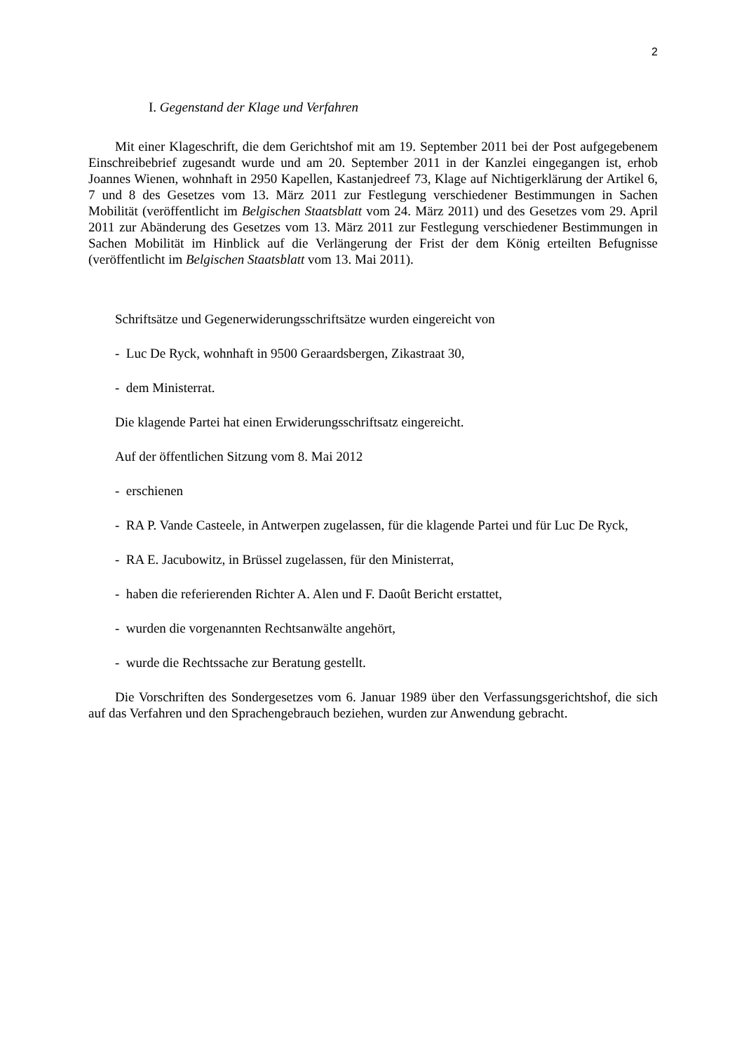2
I. Gegenstand der Klage und Verfahren
Mit einer Klageschrift, die dem Gerichtshof mit am 19. September 2011 bei der Post aufgegebenem Einschreibebrief zugesandt wurde und am 20. September 2011 in der Kanzlei eingegangen ist, erhob Joannes Wienen, wohnhaft in 2950 Kapellen, Kastanjedreef 73, Klage auf Nichtigerklärung der Artikel 6, 7 und 8 des Gesetzes vom 13. März 2011 zur Festlegung verschiedener Bestimmungen in Sachen Mobilität (veröffentlicht im Belgischen Staatsblatt vom 24. März 2011) und des Gesetzes vom 29. April 2011 zur Abänderung des Gesetzes vom 13. März 2011 zur Festlegung verschiedener Bestimmungen in Sachen Mobilität im Hinblick auf die Verlängerung der Frist der dem König erteilten Befugnisse (veröffentlicht im Belgischen Staatsblatt vom 13. Mai 2011).
Schriftsätze und Gegenerwiderungsschriftsätze wurden eingereicht von
- Luc De Ryck, wohnhaft in 9500 Geraardsbergen, Zikastraat 30,
- dem Ministerrat.
Die klagende Partei hat einen Erwiderungsschriftsatz eingereicht.
Auf der öffentlichen Sitzung vom 8. Mai 2012
- erschienen
- RA P. Vande Casteele, in Antwerpen zugelassen, für die klagende Partei und für Luc De Ryck,
- RA E. Jacubowitz, in Brüssel zugelassen, für den Ministerrat,
- haben die referierenden Richter A. Alen und F. Daoût Bericht erstattet,
- wurden die vorgenannten Rechtsanwälte angehört,
- wurde die Rechtssache zur Beratung gestellt.
Die Vorschriften des Sondergesetzes vom 6. Januar 1989 über den Verfassungsgerichtshof, die sich auf das Verfahren und den Sprachengebrauch beziehen, wurden zur Anwendung gebracht.